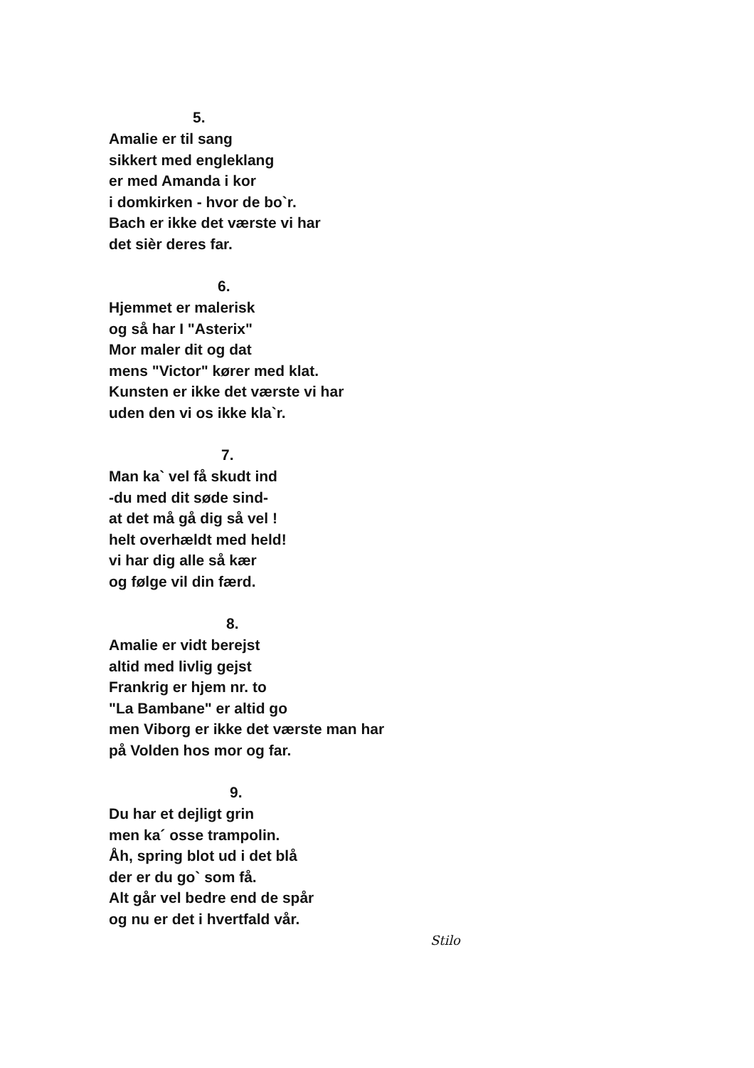5.
Amalie er til sang
sikkert med engleklang
er med Amanda i kor
i domkirken - hvor de bo`r.
Bach er ikke det værste vi har
det sièr deres far.
6.
Hjemmet er malerisk
og så har I "Asterix"
Mor maler dit og dat
mens "Victor" kører med klat.
Kunsten er ikke det værste vi har
uden den vi os ikke kla`r.
7.
Man ka` vel få skudt ind
-du med dit søde sind-
at det må gå dig så vel !
helt overhældt med held!
vi har dig alle så kær
og følge vil din færd.
8.
Amalie er vidt berejst
altid med livlig gejst
Frankrig er hjem nr. to
"La Bambane" er altid go
men Viborg er ikke det værste man har
på Volden hos mor og far.
9.
Du har et dejligt grin
men ka´ osse trampolin.
Åh, spring blot ud i det blå
der er du go` som få.
Alt går vel bedre end de spår
og nu er det i hvertfald vår.
Stilo